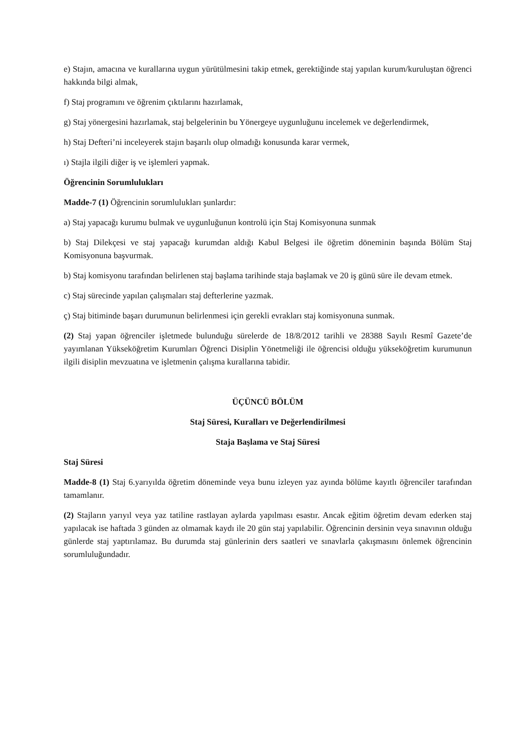e) Stajın, amacına ve kurallarına uygun yürütülmesini takip etmek, gerektiğinde staj yapılan kurum/kuruluştan öğrenci hakkında bilgi almak,
f) Staj programını ve öğrenim çıktılarını hazırlamak,
g) Staj yönergesini hazırlamak, staj belgelerinin bu Yönergeye uygunluğunu incelemek ve değerlendirmek,
h) Staj Defteri’ni inceleyerek stajın başarılı olup olmadığı konusunda karar vermek,
ı) Stajla ilgili diğer iş ve işlemleri yapmak.
Öğrencinin Sorumlulukları
Madde-7 (1) Öğrencinin sorumlulukları şunlardır:
a) Staj yapacağı kurumu bulmak ve uygunluğunun kontrolü için Staj Komisyonuna sunmak
b) Staj Dilekçesi ve staj yapacağı kurumdan aldığı Kabul Belgesi ile öğretim döneminin başında Bölüm Staj Komisyonuna başvurmak.
b) Staj komisyonu tarafından belirlenen staj başlama tarihinde staja başlamak ve 20 iş günü süre ile devam etmek.
c) Staj sürecinde yapılan çalışmaları staj defterlerine yazmak.
ç) Staj bitiminde başarı durumunun belirlenmesi için gerekli evrakları staj komisyonuna sunmak.
(2) Staj yapan öğrenciler işletmede bulunduğu sürelerde de 18/8/2012 tarihli ve 28388 Sayılı Resmî Gazete’de yayımlanan Yükseköğretim Kurumları Öğrenci Disiplin Yönetmeliği ile öğrencisi olduğu yükseköğretim kurumunun ilgili disiplin mevzuatına ve işletmenin çalışma kurallarına tabidir.
ÜÇÜNCÜ BÖLÜM
Staj Süresi, Kuralları ve Değerlendirilmesi
Staja Başlama ve Staj Süresi
Staj Süresi
Madde-8 (1) Staj 6.yarıyılda öğretim döneminde veya bunu izleyen yaz ayında bölüme kayıtlı öğrenciler tarafından tamamlanır.
(2) Stajların yarıyıl veya yaz tatiline rastlayan aylarda yapılması esastır. Ancak eğitim öğretim devam ederken staj yapılacak ise haftada 3 günden az olmamak kaydı ile 20 gün staj yapılabilir. Öğrencinin dersinin veya sınavının olduğu günlerde staj yaptırılamaz. Bu durumda staj günlerinin ders saatleri ve sınavlarla çakışmasını önlemek öğrencinin sorumluluğundadır.